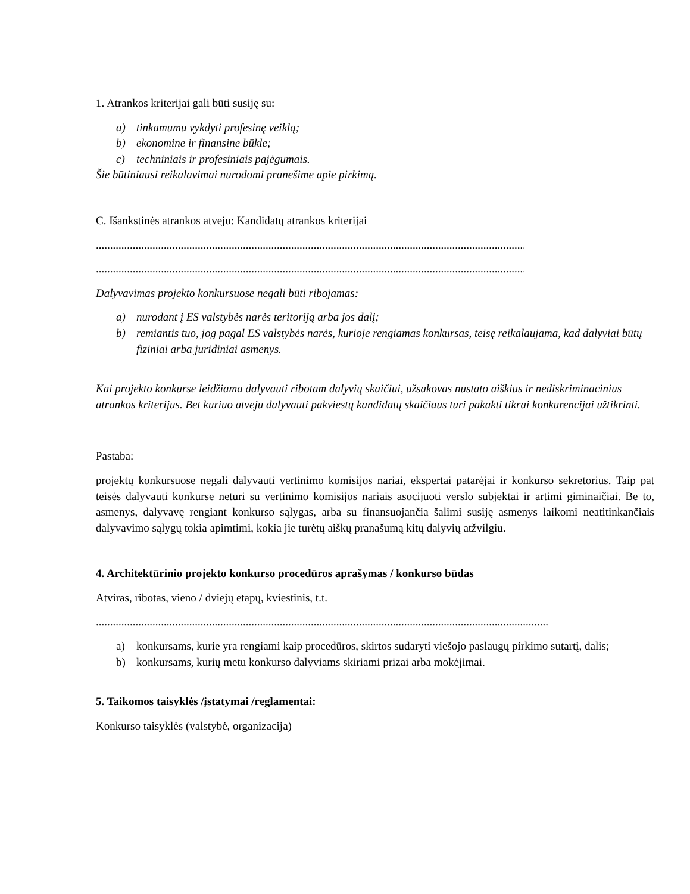1. Atrankos kriterijai gali būti susiję su:
a) tinkamumu vykdyti profesinę veiklą;
b) ekonomine ir finansine būkle;
c) techniniais ir profesiniais pajėgumais.
Šie būtiniausi reikalavimai nurodomi pranešime apie pirkimą.
C. Išankstinės atrankos atveju: Kandidatų atrankos kriterijai
............................................................................................................................................................
............................................................................................................................................................
Dalyvavimas projekto konkursuose negali būti ribojamas:
a) nurodant į ES valstybės narės teritoriją arba jos dalį;
b) remiantis tuo, jog pagal ES valstybės narės, kurioje rengiamas konkursas, teisę reikalaujama, kad dalyviai būtų fiziniai arba juridiniai asmenys.
Kai projekto konkurse leidžiama dalyvauti ribotam dalyvių skaičiui, užsakovas nustato aiškius ir nediskriminacinius atrankos kriterijus. Bet kuriuo atveju dalyvauti pakviestų kandidatų skaičiaus turi pakakti tikrai konkurencijai užtikrinti.
Pastaba:
projektų konkursuose negali dalyvauti vertinimo komisijos nariai, ekspertai patarėjai ir konkurso sekretorius. Taip pat teisės dalyvauti konkurse neturi su vertinimo komisijos nariais asocijuoti verslo subjektai ir artimi giminaičiai. Be to, asmenys, dalyvavę rengiant konkurso sąlygas, arba su finansuojančia šalimi susiję asmenys laikomi neatitinkančiais dalyvavimo sąlygų tokia apimtimi, kokia jie turėtų aiškų pranašumą kitų dalyvių atžvilgiu.
4. Architektūrinio projekto konkurso procedūros aprašymas / konkurso būdas
Atviras, ribotas, vieno / dviejų etapų, kviestinis, t.t.
.....................................................................................................................................................................
a) konkursams, kurie yra rengiami kaip procedūros, skirtos sudaryti viešojo paslaugų pirkimo sutartį, dalis;
b) konkursams, kurių metu konkurso dalyviams skiriami prizai arba mokėjimai.
5. Taikomos taisyklės /įstatymai /reglamentai:
Konkurso taisyklės (valstybė, organizacija)